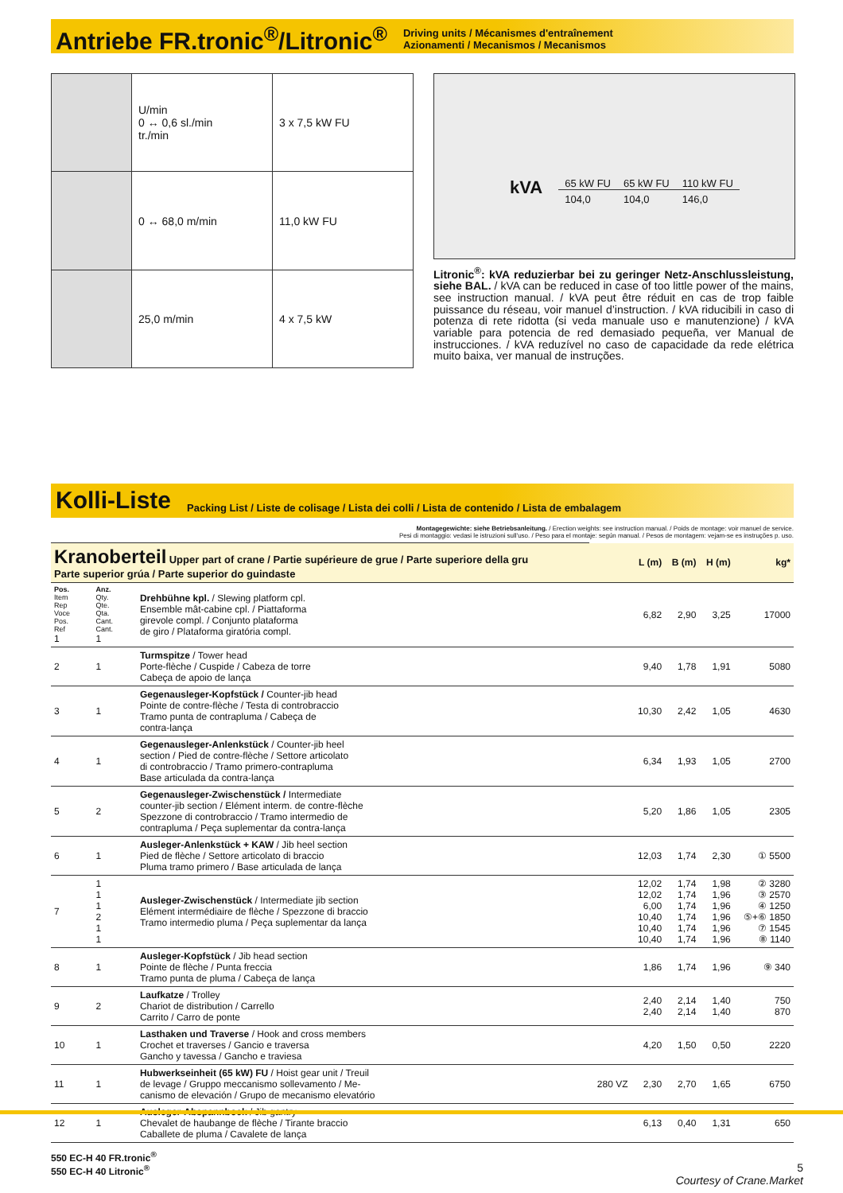Antriebe FR.tronic<sup>®</sup>/Litronic<sup>®</sup>
Driving units / Mécanismes d'entraînement
Azionamenti / Mecanismos / Mecanismos
| | U/min 0 ↔ 0,6 sl./min tr./min | 3 x 7,5 kW FU |
| | 0 ↔ 68,0 m/min | 11,0 kW FU |
| | 25,0 m/min | 4 x 7,5 kW |
kVA
| 65 kW FU | 65 kW FU | 110 kW FU |
| 104,0 | 104,0 | 146,0 |
Litronic<sup>®</sup>: kVA reduzierbar bei zu geringer Netz-Anschluss­leistung, siehe BAL. / kVA can be reduced in case of too little power of the mains, see instruction manual. / kVA peut être réduit en cas de trop faible puissance du réseau, voir manuel d’instruction. / kVA riducibili in caso di potenza di rete ridotta (si veda manuale uso e manutenzione) / kVA variable para potencia de red demasiado pequeña, ver Manual de instrucciones. / kVA reduzível no caso de capacidade da rede elétrica muito baixa, ver manual de instruções.
Kolli-Liste
Packing List / Liste de colisage / Lista dei colli / Lista de contenido / Lista de embalagem
Montagegewichte: siehe Betriebsanleitung. / Erection weights: see instruction manual. / Poids de montage: voir manuel de service.
Pesi di montaggio: vedasi le istruzioni sull'uso. / Peso para el montaje: según manual. / Pesos de montagem: vejam-se es instruções p. uso.
| Kranoberteil Upper part of crane / Partie supérieure de grue / Parte superiore della gru Parte superior grúa / Parte superior do guindaste | | | | L (m) | B (m) | H (m) | kg* |
| Pos. Item Rep Voce Pos. Ref 1 | Anz. Qty. Qte. Qta. Cant. Cant. 1 | Drehbühne kpl. / Slewing platform cpl. Ensemble mât-cabine cpl. / Piattaforma girevole compl. / Conjunto plataforma de giro / Plataforma giratória compl. | | 6,82 | 2,90 | 3,25 | 17000 |
| 2 | 1 | Turmspitze / Tower head Porte-flèche / Cuspide / Cabeza de torre Cabeça de apoio de lança | | 9,40 | 1,78 | 1,91 | 5080 |
| 3 | 1 | Gegenausleger-Kopfstück / Counter-jib head Pointe de contre-flèche / Testa di controbraccio Tramo punta de contrapluma / Cabeça de contra-lança | | 10,30 | 2,42 | 1,05 | 4630 |
| 4 | 1 | Gegenausleger-Anlenkstück / Counter-jib heel section / Pied de contre-flèche / Settore articolato di controbraccio / Tramo primero-contrapluma Base articulada da contra-lança | | 6,34 | 1,93 | 1,05 | 2700 |
| 5 | 2 | Gegenausleger-Zwischenstück / Intermediate counter-jib section / Elément interm. de contre-flèche Spezzone di controbraccio / Tramo intermedio de contrapluma / Peça suplementar da contra-lança | | 5,20 | 1,86 | 1,05 | 2305 |
| 6 | 1 | Ausleger-Anlenkstück + KAW / Jib heel section Pied de flèche / Settore articolato di braccio Pluma tramo primero / Base articulada de lança | | 12,03 | 1,74 | 2,30 | ① 5500 |
| 7 | 1 1 1 2 1 1 | Ausleger-Zwischenstück / Intermediate jib section Elément intermédiaire de flèche / Spezzone di braccio Tramo intermedio pluma / Peça suplementar da lança | | 12,02 12,02 6,00 10,40 10,40 10,40 | 1,74 1,74 1,74 1,74 1,74 1,74 | 1,98 1,96 1,96 1,96 1,96 1,96 | ② 3280 ③ 2570 ④ 1250 ⑤+⑥ 1850 ⑦ 1545 ⑧ 1140 |
| 8 | 1 | Ausleger-Kopfstück / Jib head section Pointe de flèche / Punta freccia Tramo punta de pluma / Cabeça de lança | | 1,86 | 1,74 | 1,96 | ⑨ 340 |
| 9 | 2 | Laufkatze / Trolley Chariot de distribution / Carrello Carrito / Carro de ponte | | 2,40 2,40 | 2,14 2,14 | 1,40 1,40 | 750 870 |
| 10 | 1 | Lasthaken und Traverse / Hook and cross members Crochet et traverses / Gancio e traversa Gancho y tavessa / Gancho e traviesa | | 4,20 | 1,50 | 0,50 | 2220 |
| 11 | 1 | Hubwerkseinheit (65 kW) FU / Hoist gear unit / Treuil de levage / Gruppo meccanismo sollevamento / Me- canismo de elevación / Grupo de mecanismo elevatório | 280 VZ | 2,30 | 2,70 | 1,65 | 6750 |
| 12 | 1 | Ausleger-Abspannbock / Jib gantry Chevalet de haubange de flèche / Tirante braccio Caballete de pluma / Cavalete de lança | | 6,13 | 0,40 | 1,31 | 650 |
550 EC-H 40 FR.tronic<sup>®</sup>
550 EC-H 40 Litronic<sup>®</sup>
5
Courtesy of Crane.Market